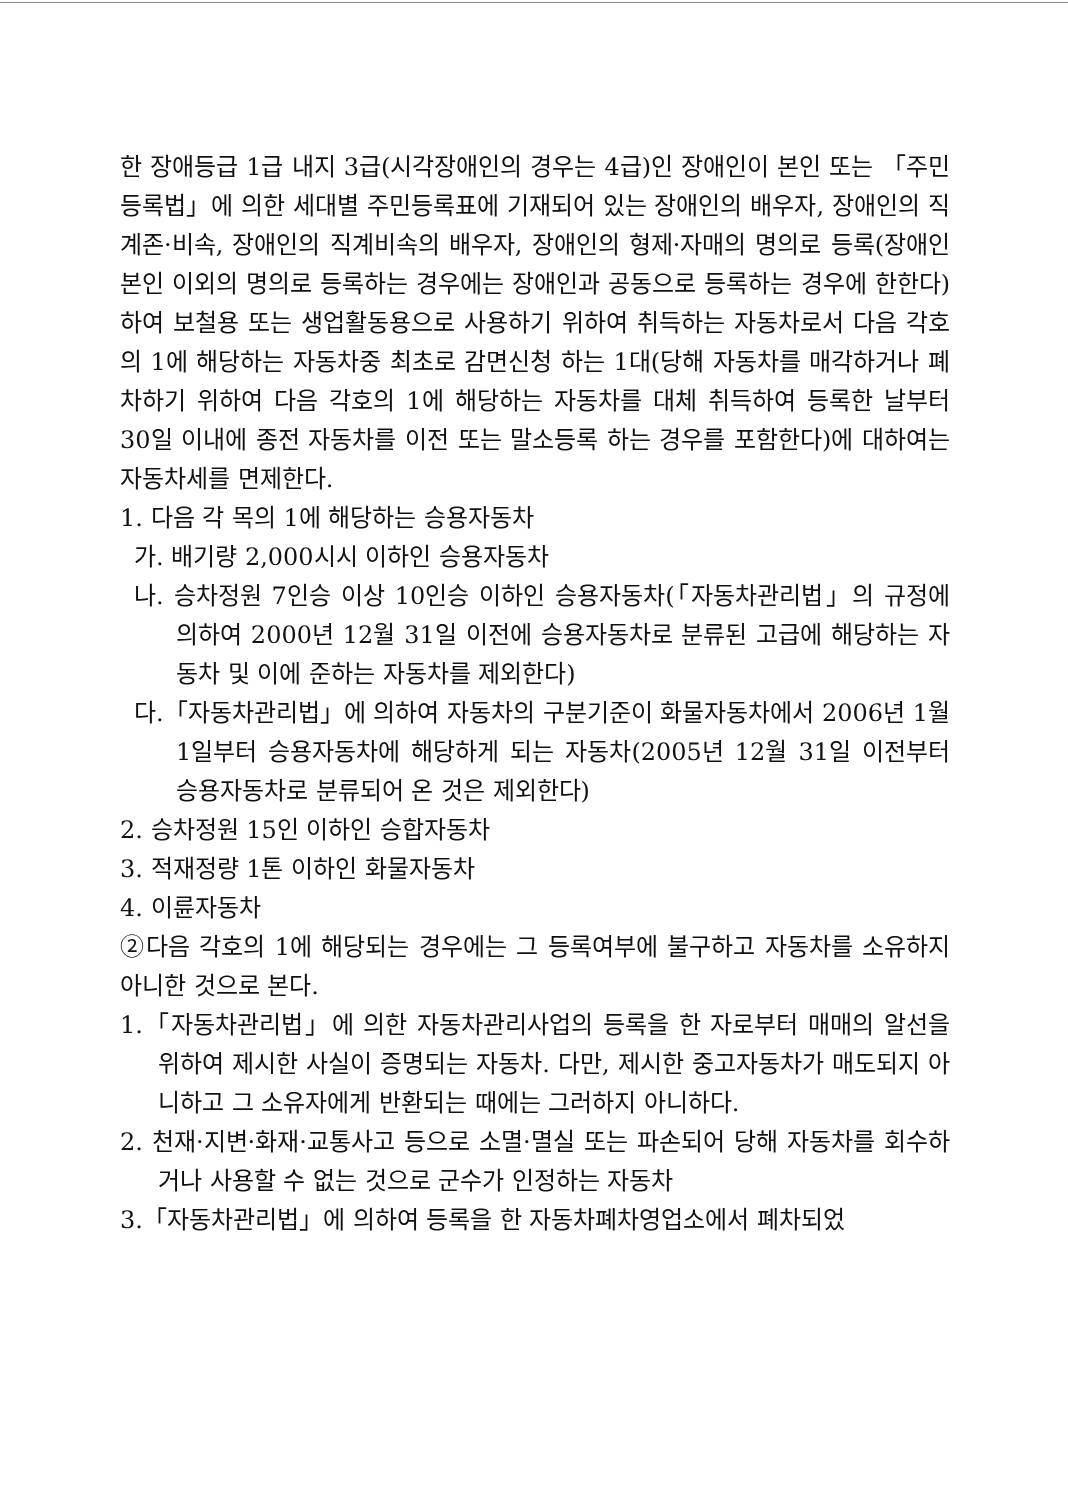한 장애등급 1급 내지 3급(시각장애인의 경우는 4급)인 장애인이 본인 또는 「주민등록법」에 의한 세대별 주민등록표에 기재되어 있는 장애인의 배우자, 장애인의 직계존·비속, 장애인의 직계비속의 배우자, 장애인의 형제·자매의 명의로 등록(장애인 본인 이외의 명의로 등록하는 경우에는 장애인과 공동으로 등록하는 경우에 한한다)하여 보철용 또는 생업활동용으로 사용하기 위하여 취득하는 자동차로서 다음 각호의 1에 해당하는 자동차중 최초로 감면신청 하는 1대(당해 자동차를 매각하거나 폐차하기 위하여 다음 각호의 1에 해당하는 자동차를 대체 취득하여 등록한 날부터 30일 이내에 종전 자동차를 이전 또는 말소등록 하는 경우를 포함한다)에 대하여는 자동차세를 면제한다.
1. 다음 각 목의 1에 해당하는 승용자동차
가. 배기량 2,000시시 이하인 승용자동차
나. 승차정원 7인승 이상 10인승 이하인 승용자동차(「자동차관리법」의 규정에 의하여 2000년 12월 31일 이전에 승용자동차로 분류된 고급에 해당하는 자동차 및 이에 준하는 자동차를 제외한다)
다.「자동차관리법」에 의하여 자동차의 구분기준이 화물자동차에서 2006년 1월 1일부터 승용자동차에 해당하게 되는 자동차(2005년 12월 31일 이전부터 승용자동차로 분류되어 온 것은 제외한다)
2. 승차정원 15인 이하인 승합자동차
3. 적재정량 1톤 이하인 화물자동차
4. 이륜자동차
②다음 각호의 1에 해당되는 경우에는 그 등록여부에 불구하고 자동차를 소유하지 아니한 것으로 본다.
1.「자동차관리법」에 의한 자동차관리사업의 등록을 한 자로부터 매매의 알선을 위하여 제시한 사실이 증명되는 자동차. 다만, 제시한 중고자동차가 매도되지 아니하고 그 소유자에게 반환되는 때에는 그러하지 아니하다.
2. 천재·지변·화재·교통사고 등으로 소멸·멸실 또는 파손되어 당해 자동차를 회수하거나 사용할 수 없는 것으로 군수가 인정하는 자동차
3.「자동차관리법」에 의하여 등록을 한 자동차폐차영업소에서 폐차되었